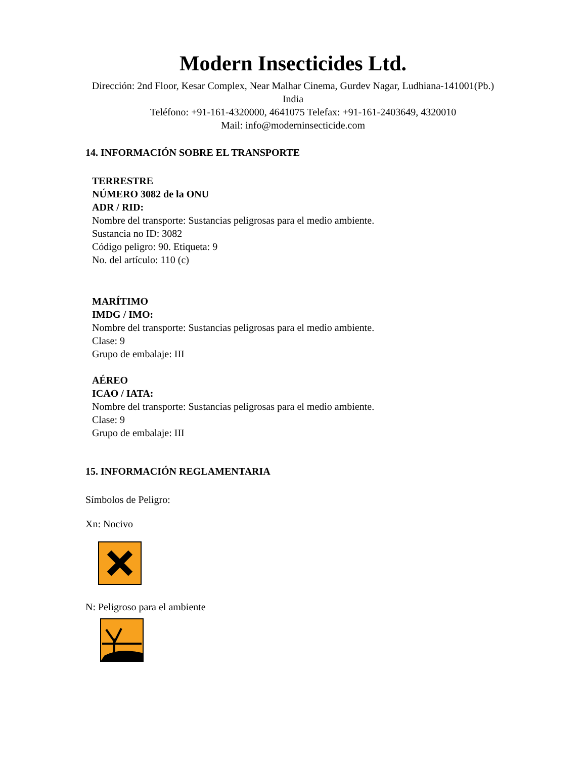Modern Insecticides Ltd.
Dirección: 2nd Floor, Kesar Complex, Near Malhar Cinema, Gurdev Nagar, Ludhiana-141001(Pb.) India
Teléfono: +91-161-4320000, 4641075 Telefax: +91-161-2403649, 4320010
Mail: info@moderninsecticide.com
14. INFORMACIÓN SOBRE EL TRANSPORTE
TERRESTRE
NÚMERO 3082 de la ONU
ADR / RID:
Nombre del transporte: Sustancias peligrosas para el medio ambiente.
Sustancia no ID: 3082
Código peligro: 90. Etiqueta: 9
No. del artículo: 110 (c)
MARÍTIMO
IMDG / IMO:
Nombre del transporte: Sustancias peligrosas para el medio ambiente.
Clase: 9
Grupo de embalaje: III
AÉREO
ICAO / IATA:
Nombre del transporte: Sustancias peligrosas para el medio ambiente.
Clase: 9
Grupo de embalaje: III
15. INFORMACIÓN REGLAMENTARIA
Símbolos de Peligro:
Xn: Nocivo
N: Peligroso para el ambiente